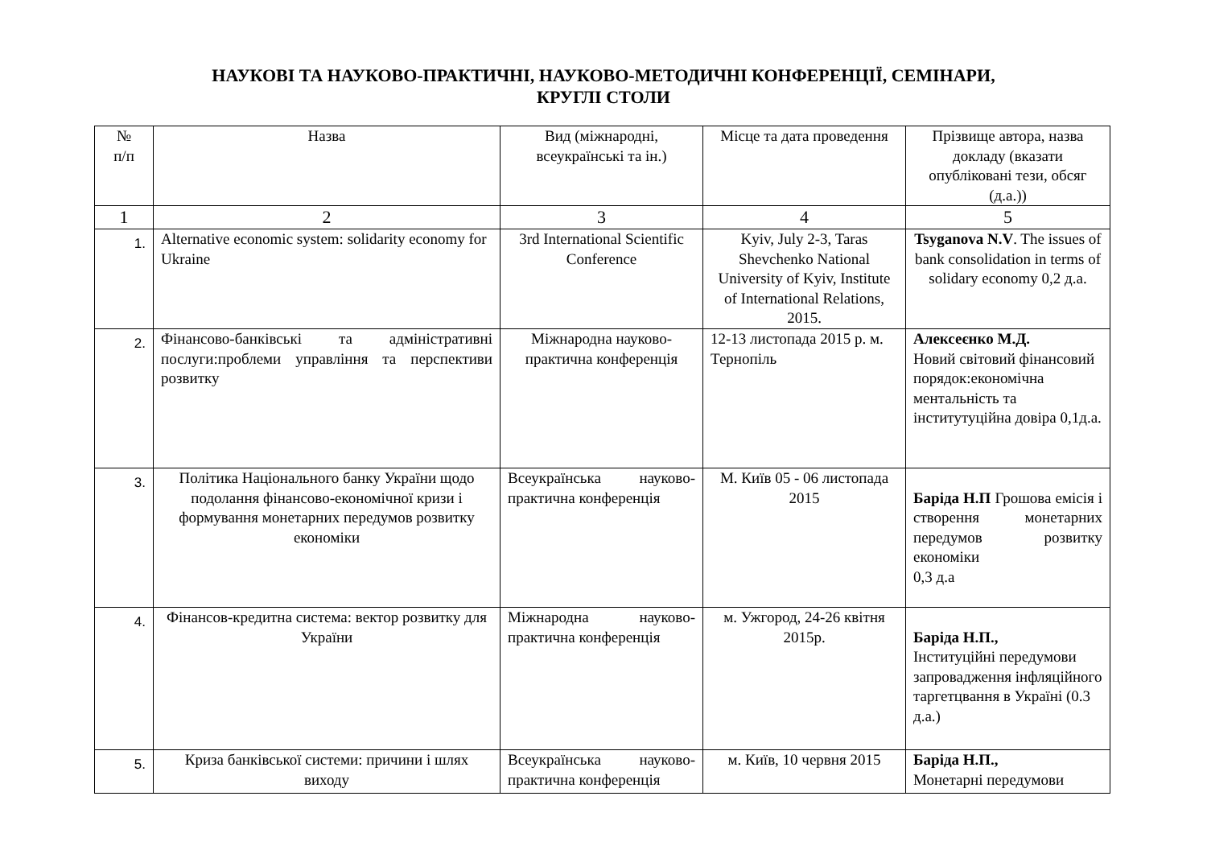НАУКОВІ ТА НАУКОВО-ПРАКТИЧНІ, НАУКОВО-МЕТОДИЧНІ КОНФЕРЕНЦІЇ, СЕМІНАРИ,
КРУГЛІ СТОЛИ
| № п/п | Назва | Вид (міжнародні, всеукраїнські та ін.) | Місце та дата проведення | Прізвище автора, назва докладу (вказати опубліковані тези, обсяг (д.а.)) |
| --- | --- | --- | --- | --- |
| 1 | 2 | 3 | 4 | 5 |
| 1. | Alternative economic system: solidarity economy for Ukraine | 3rd International Scientific Conference | Kyiv, July 2-3, Taras Shevchenko National University of Kyiv, Institute of International Relations, 2015. | Tsyganova N.V . The issues of bank consolidation in terms of solidary economy 0,2 д.а. |
| 2. | Фінансово-банківські та адміністративні послуги:проблеми управління та перспективи розвитку | Міжнародна науково-практична конференція | 12-13 листопада 2015 р. м. Тернопіль | Алексеєнко М.Д. Новий світовий фінансовий порядок:економічна ментальність та інститутуційна довіра 0,1д.а. |
| 3. | Політика Національного банку України щодо подолання фінансово-економічної кризи і формування монетарних передумов розвитку економіки | Всеукраїнська науково-практична конференція | М. Київ 05 - 06 листопада 2015 | Баріда Н.П Грошова емісія і створення монетарних передумов розвитку економіки 0,3 д.а |
| 4. | Фінансов-кредитна система: вектор розвитку для України | Міжнародна науково-практична конференція | м. Ужгород, 24-26 квітня 2015р. | Баріда Н.П., Інституційні передумови запровадження інфляційного таргетцвання в Україні (0.3 д.а.) |
| 5. | Криза банківської системи: причини і шлях виходу | Всеукраїнська науково-практична конференція | м. Київ, 10 червня 2015 | Баріда Н.П., Монетарні передумови |